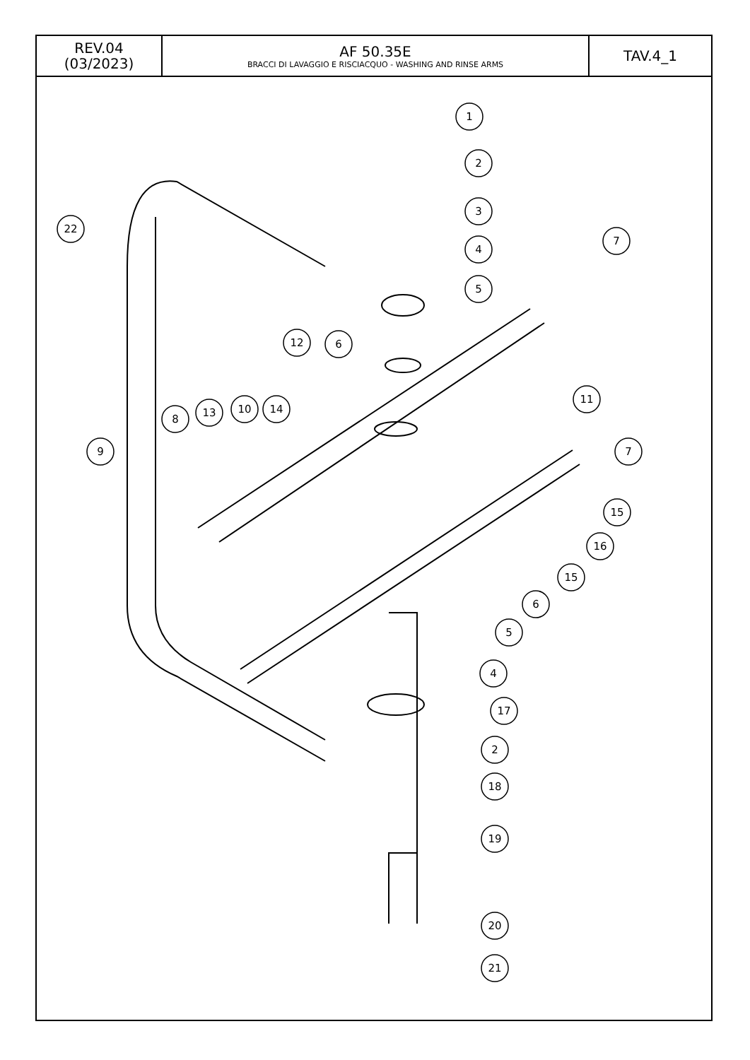| REV.04 (03/2023) | AF 50.35E BRACCI DI LAVAGGIO E RISCIACQUO - WASHING AND RINSE ARMS | TAV.4_1 |
1
2
3
4
5
7
12
6
11
8
13
10
14
9
7
15
16
15
6
5
4
17
2
18
19
20
21
22